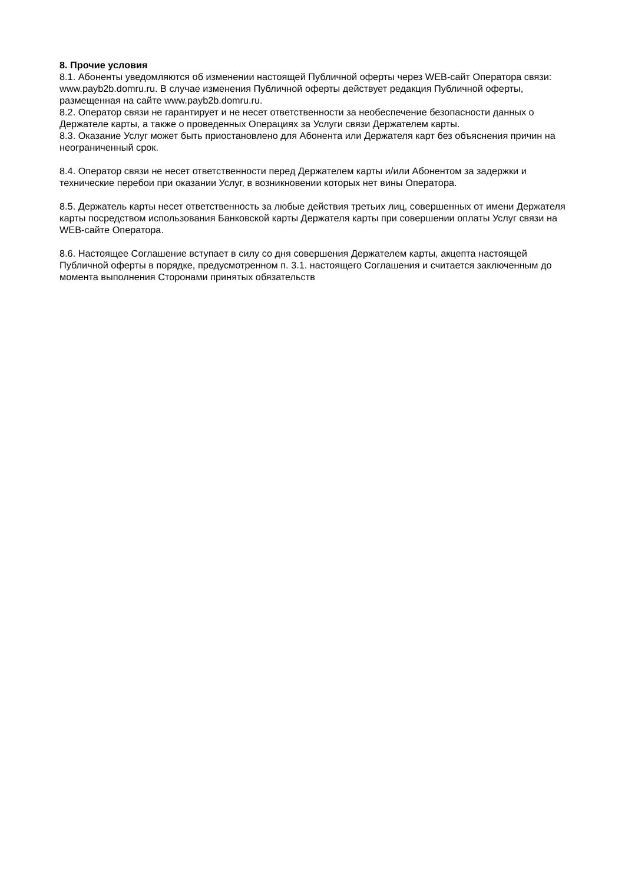8. Прочие условия
8.1. Абоненты уведомляются об изменении настоящей Публичной оферты через WEB-сайт Оператора связи: www.payb2b.domru.ru. В случае изменения Публичной оферты действует редакция Публичной оферты, размещенная на сайте www.payb2b.domru.ru.
8.2. Оператор связи не гарантирует и не несет ответственности за необеспечение безопасности данных о Держателе карты, а также о проведенных Операциях за Услуги связи Держателем карты.
8.3. Оказание Услуг может быть приостановлено для Абонента или Держателя карт без объяснения причин на неограниченный срок.
8.4. Оператор связи не несет ответственности перед Держателем карты и/или Абонентом за задержки и технические перебои при оказании Услуг, в возникновении которых нет вины Оператора.
8.5. Держатель карты несет ответственность за любые действия третьих лиц, совершенных от имени Держателя карты посредством использования Банковской карты Держателя карты при совершении оплаты Услуг связи на WEB-сайте Оператора.
8.6. Настоящее Соглашение вступает в силу со дня совершения Держателем карты, акцепта настоящей Публичной оферты в порядке, предусмотренном п. 3.1. настоящего Соглашения и считается заключенным до момента выполнения Сторонами принятых обязательств